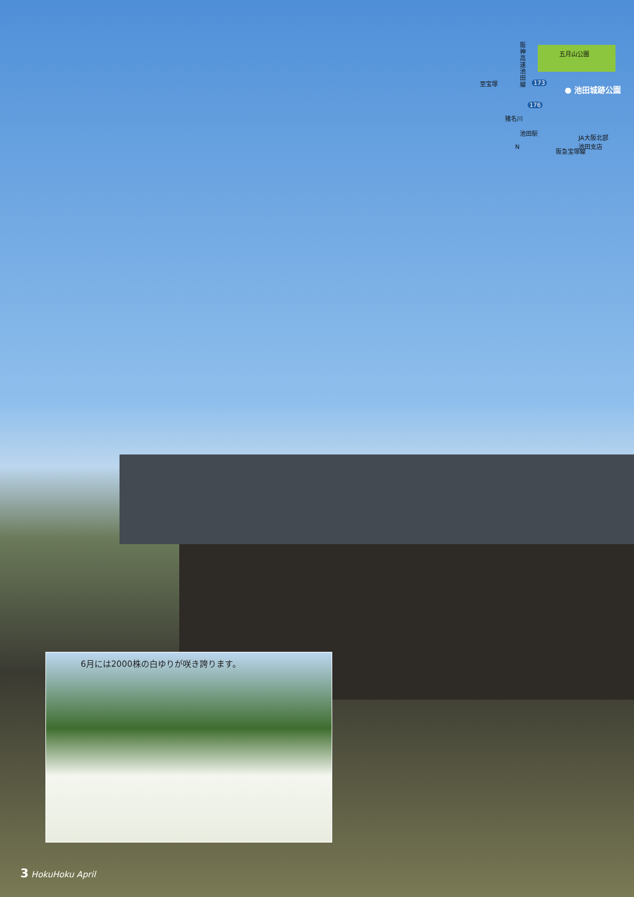五月山公園
阪神高速池田線
至宝塚 173
● 池田城跡公園
176
猪名川
池田駅
JA大阪北部
池田支店
阪急宝塚線
N
6月には2000株の白ゆりが咲き誇ります。
3 HokuHoku April